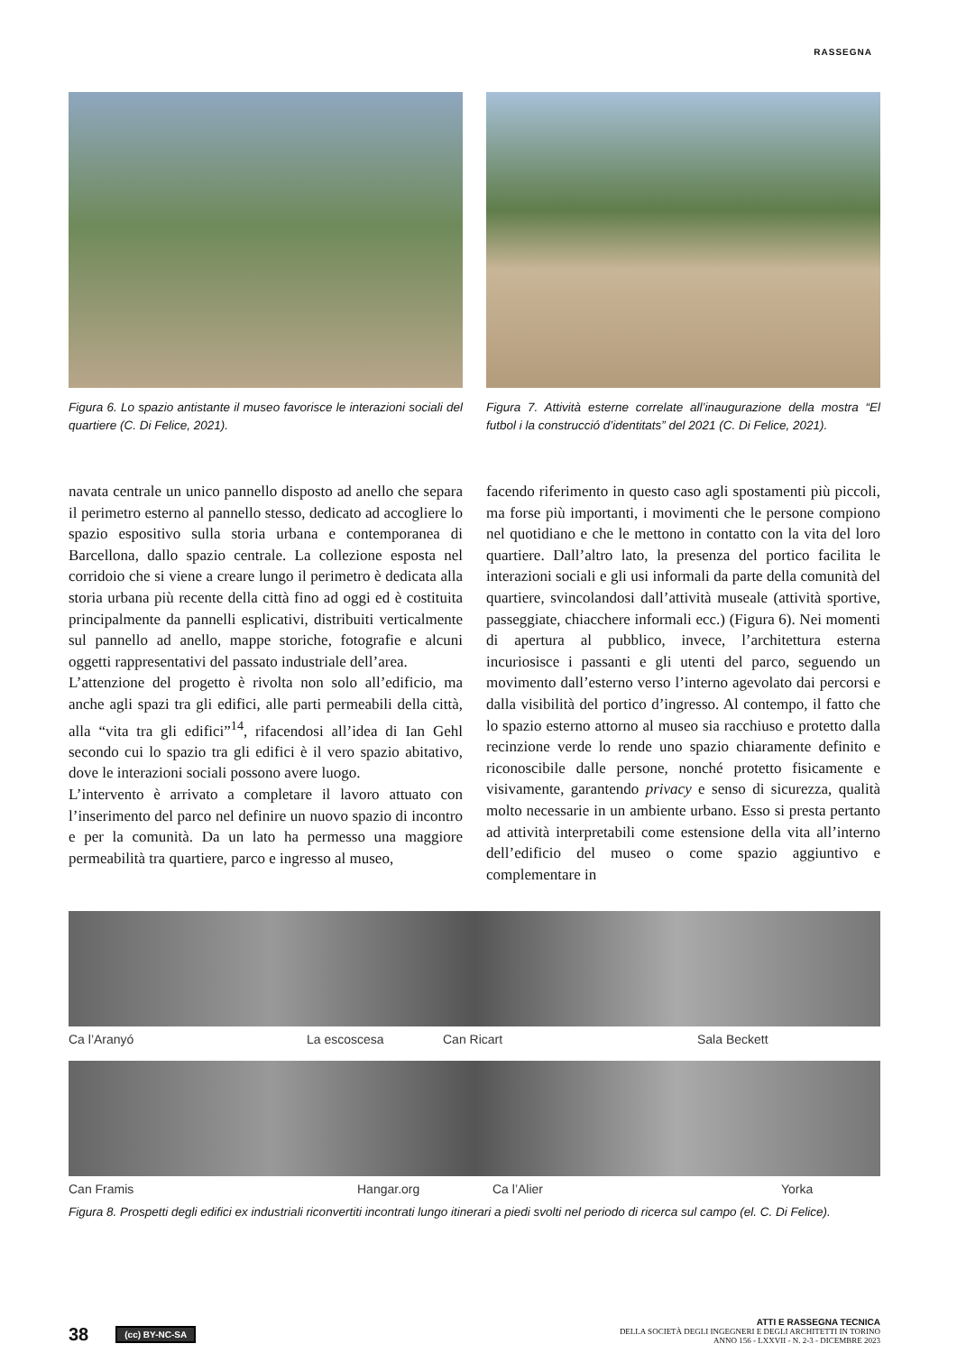RASSEGNA
Figura 6. Lo spazio antistante il museo favorisce le interazioni sociali del quartiere (C. Di Felice, 2021).
Figura 7. Attività esterne correlate all’inaugurazione della mostra “El futbol i la construcció d’identitats” del 2021 (C. Di Felice, 2021).
navata centrale un unico pannello disposto ad anello che separa il perimetro esterno al pannello stesso, dedicato ad accogliere lo spazio espositivo sulla storia urbana e contemporanea di Barcellona, dallo spazio centrale. La collezione esposta nel corridoio che si viene a creare lungo il perimetro è dedicata alla storia urbana più recente della città fino ad oggi ed è costituita principalmente da pannelli esplicativi, distribuiti verticalmente sul pannello ad anello, mappe storiche, fotografie e alcuni oggetti rappresentativi del passato industriale dell’area.
L’attenzione del progetto è rivolta non solo all’edificio, ma anche agli spazi tra gli edifici, alle parti permeabili della città, alla “vita tra gli edifici”<sup>14</sup>, rifacendosi all’idea di Ian Gehl secondo cui lo spazio tra gli edifici è il vero spazio abitativo, dove le interazioni sociali possono avere luogo.
L’intervento è arrivato a completare il lavoro attuato con l’inserimento del parco nel definire un nuovo spazio di incontro e per la comunità. Da un lato ha permesso una maggiore permeabilità tra quartiere, parco e ingresso al museo,
facendo riferimento in questo caso agli spostamenti più piccoli, ma forse più importanti, i movimenti che le persone compiono nel quotidiano e che le mettono in contatto con la vita del loro quartiere. Dall’altro lato, la presenza del portico facilita le interazioni sociali e gli usi informali da parte della comunità del quartiere, svincolandosi dall’attività museale (attività sportive, passeggiate, chiacchere informali ecc.) (Figura 6). Nei momenti di apertura al pubblico, invece, l’architettura esterna incuriosisce i passanti e gli utenti del parco, seguendo un movimento dall’esterno verso l’interno agevolato dai percorsi e dalla visibilità del portico d’ingresso. Al contempo, il fatto che lo spazio esterno attorno al museo sia racchiuso e protetto dalla recinzione verde lo rende uno spazio chiaramente definito e riconoscibile dalle persone, nonché protetto fisicamente e visivamente, garantendo privacy e senso di sicurezza, qualità molto necessarie in un ambiente urbano. Esso si presta pertanto ad attività interpretabili come estensione della vita all’interno dell’edificio del museo o come spazio aggiuntivo e complementare in
Ca l’Aranyó La escoscesa Can Ricart Sala Beckett
Can Framis Hangar.org Ca l’Alier Yorka
Figura 8. Prospetti degli edifici ex industriali riconvertiti incontrati lungo itinerari a piedi svolti nel periodo di ricerca sul campo (el. C. Di Felice).
38 (cc) BY-NC-SA
ATTI E RASSEGNA TECNICA
DELLA SOCIETÀ DEGLI INGEGNERI E DEGLI ARCHITETTI IN TORINO
ANNO 156 - LXXVII - N. 2-3 - DICEMBRE 2023